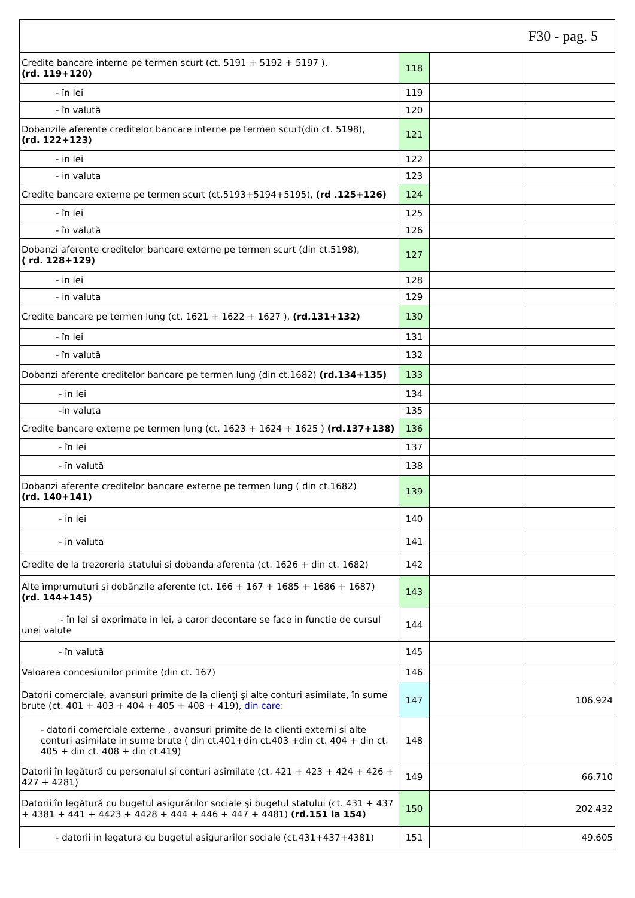| F30 - pag. 5 | | | |
| Credite bancare interne pe termen scurt (ct. 5191 + 5192 + 5197 ), (rd. 119+120) | 118 | | |
| - în lei | 119 | | |
| - în valută | 120 | | |
| Dobanzile aferente creditelor bancare interne pe termen scurt(din ct. 5198), (rd. 122+123) | 121 | | |
| - in lei | 122 | | |
| - in valuta | 123 | | |
| Credite bancare externe pe termen scurt (ct.5193+5194+5195), (rd .125+126) | 124 | | |
| - în lei | 125 | | |
| - în valută | 126 | | |
| Dobanzi aferente creditelor bancare externe pe termen scurt (din ct.5198), ( rd. 128+129) | 127 | | |
| - in lei | 128 | | |
| - in valuta | 129 | | |
| Credite bancare pe termen lung (ct. 1621 + 1622 + 1627 ), (rd.131+132) | 130 | | |
| - în lei | 131 | | |
| - în valută | 132 | | |
| Dobanzi aferente creditelor bancare pe termen lung (din ct.1682) (rd.134+135) | 133 | | |
| - in lei | 134 | | |
| -in valuta | 135 | | |
| Credite bancare externe pe termen lung (ct. 1623 + 1624 + 1625 ) (rd.137+138) | 136 | | |
| - în lei | 137 | | |
| - în valută | 138 | | |
| Dobanzi aferente creditelor bancare externe pe termen lung ( din ct.1682) (rd. 140+141) | 139 | | |
| - in lei | 140 | | |
| - in valuta | 141 | | |
| Credite de la trezoreria statului si dobanda aferenta (ct. 1626 + din ct. 1682) | 142 | | |
| Alte împrumuturi şi dobânzile aferente (ct. 166 + 167 + 1685 + 1686 + 1687) (rd. 144+145) | 143 | | |
| - în lei si exprimate in lei, a caror decontare se face in functie de cursul unei valute | 144 | | |
| - în valută | 145 | | |
| Valoarea concesiunilor primite (din ct. 167) | 146 | | |
| Datorii comerciale, avansuri primite de la clienţi şi alte conturi asimilate, în sume brute (ct. 401 + 403 + 404 + 405 + 408 + 419), din care : | 147 | | 106.924 |
| - datorii comerciale externe , avansuri primite de la clienti externi si alte conturi asimilate in sume brute ( din ct.401+din ct.403 +din ct. 404 + din ct. 405 + din ct. 408 + din ct.419) | 148 | | |
| Datorii în legătură cu personalul şi conturi asimilate (ct. 421 + 423 + 424 + 426 + 427 + 4281) | 149 | | 66.710 |
| Datorii în legătură cu bugetul asigurărilor sociale şi bugetul statului (ct. 431 + 437 + 4381 + 441 + 4423 + 4428 + 444 + 446 + 447 + 4481) (rd.151 la 154) | 150 | | 202.432 |
| - datorii in legatura cu bugetul asigurarilor sociale (ct.431+437+4381) | 151 | | 49.605 |